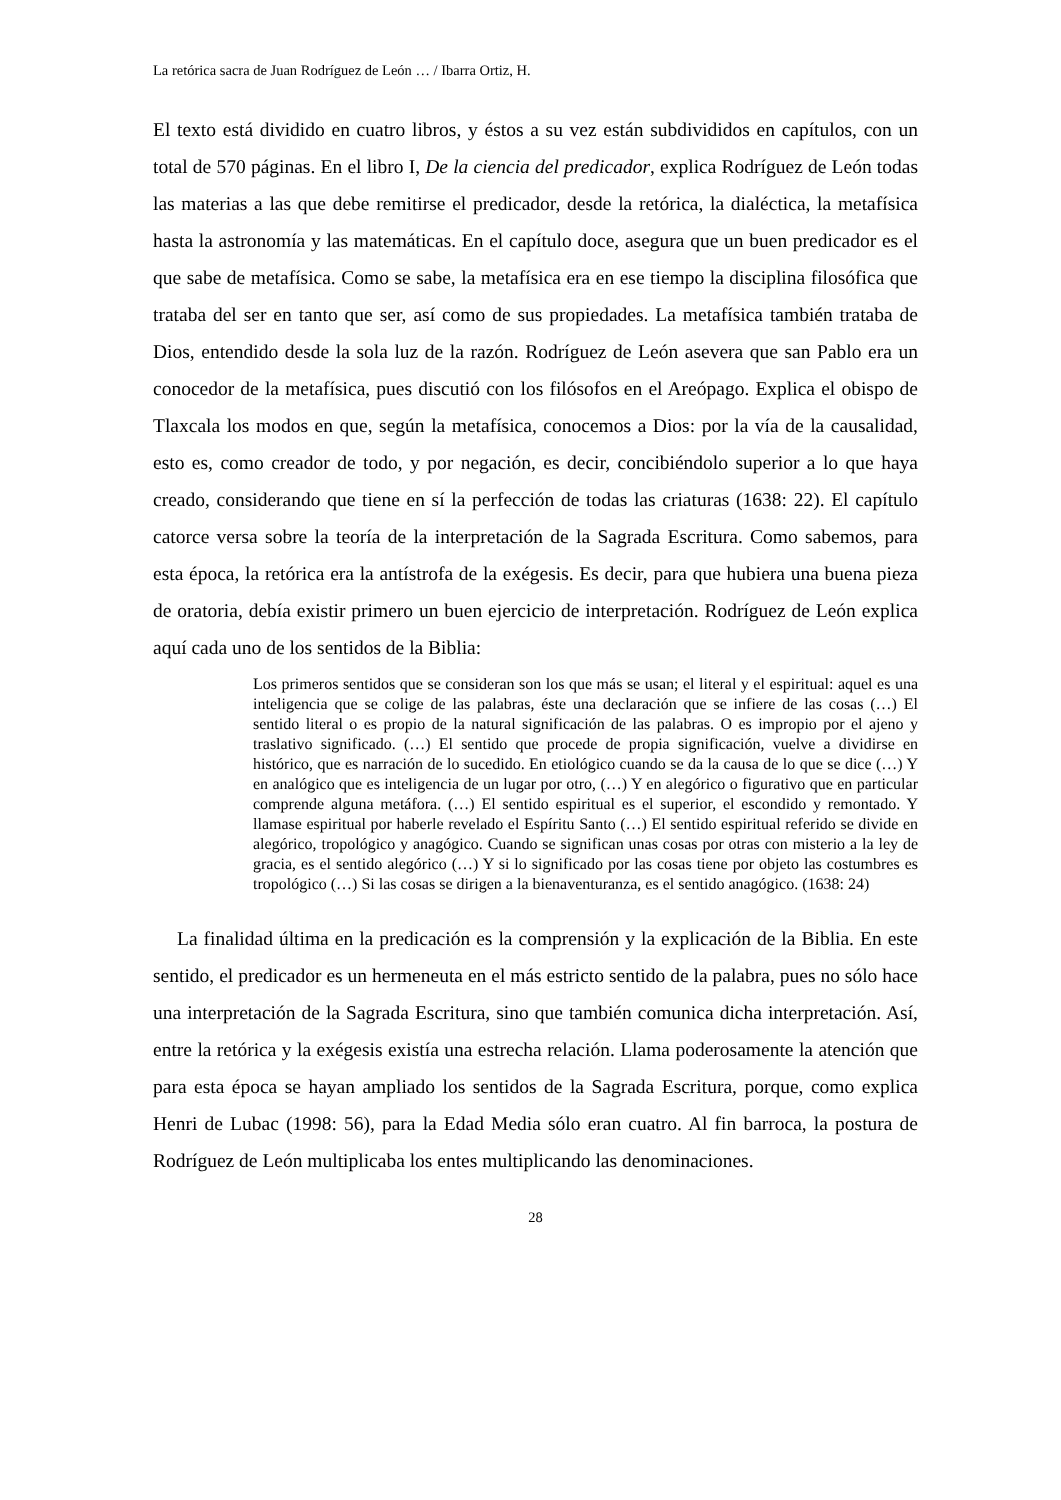La retórica sacra de Juan Rodríguez de León … / Ibarra Ortiz, H.
El texto está dividido en cuatro libros, y éstos a su vez están subdivididos en capítulos, con un total de 570 páginas. En el libro I, De la ciencia del predicador, explica Rodríguez de León todas las materias a las que debe remitirse el predicador, desde la retórica, la dialéctica, la metafísica hasta la astronomía y las matemáticas. En el capítulo doce, asegura que un buen predicador es el que sabe de metafísica. Como se sabe, la metafísica era en ese tiempo la disciplina filosófica que trataba del ser en tanto que ser, así como de sus propiedades. La metafísica también trataba de Dios, entendido desde la sola luz de la razón. Rodríguez de León asevera que san Pablo era un conocedor de la metafísica, pues discutió con los filósofos en el Areópago. Explica el obispo de Tlaxcala los modos en que, según la metafísica, conocemos a Dios: por la vía de la causalidad, esto es, como creador de todo, y por negación, es decir, concibiéndolo superior a lo que haya creado, considerando que tiene en sí la perfección de todas las criaturas (1638: 22). El capítulo catorce versa sobre la teoría de la interpretación de la Sagrada Escritura. Como sabemos, para esta época, la retórica era la antístrofa de la exégesis. Es decir, para que hubiera una buena pieza de oratoria, debía existir primero un buen ejercicio de interpretación. Rodríguez de León explica aquí cada uno de los sentidos de la Biblia:
Los primeros sentidos que se consideran son los que más se usan; el literal y el espiritual: aquel es una inteligencia que se colige de las palabras, éste una declaración que se infiere de las cosas (…) El sentido literal o es propio de la natural significación de las palabras. O es impropio por el ajeno y traslativo significado. (…) El sentido que procede de propia significación, vuelve a dividirse en histórico, que es narración de lo sucedido. En etiológico cuando se da la causa de lo que se dice (…) Y en analógico que es inteligencia de un lugar por otro, (…) Y en alegórico o figurativo que en particular comprende alguna metáfora. (…) El sentido espiritual es el superior, el escondido y remontado. Y llamase espiritual por haberle revelado el Espíritu Santo (…) El sentido espiritual referido se divide en alegórico, tropológico y anagógico. Cuando se significan unas cosas por otras con misterio a la ley de gracia, es el sentido alegórico (…) Y si lo significado por las cosas tiene por objeto las costumbres es tropológico (…) Si las cosas se dirigen a la bienaventuranza, es el sentido anagógico. (1638: 24)
La finalidad última en la predicación es la comprensión y la explicación de la Biblia. En este sentido, el predicador es un hermeneuta en el más estricto sentido de la palabra, pues no sólo hace una interpretación de la Sagrada Escritura, sino que también comunica dicha interpretación. Así, entre la retórica y la exégesis existía una estrecha relación. Llama poderosamente la atención que para esta época se hayan ampliado los sentidos de la Sagrada Escritura, porque, como explica Henri de Lubac (1998: 56), para la Edad Media sólo eran cuatro. Al fin barroca, la postura de Rodríguez de León multiplicaba los entes multiplicando las denominaciones.
28